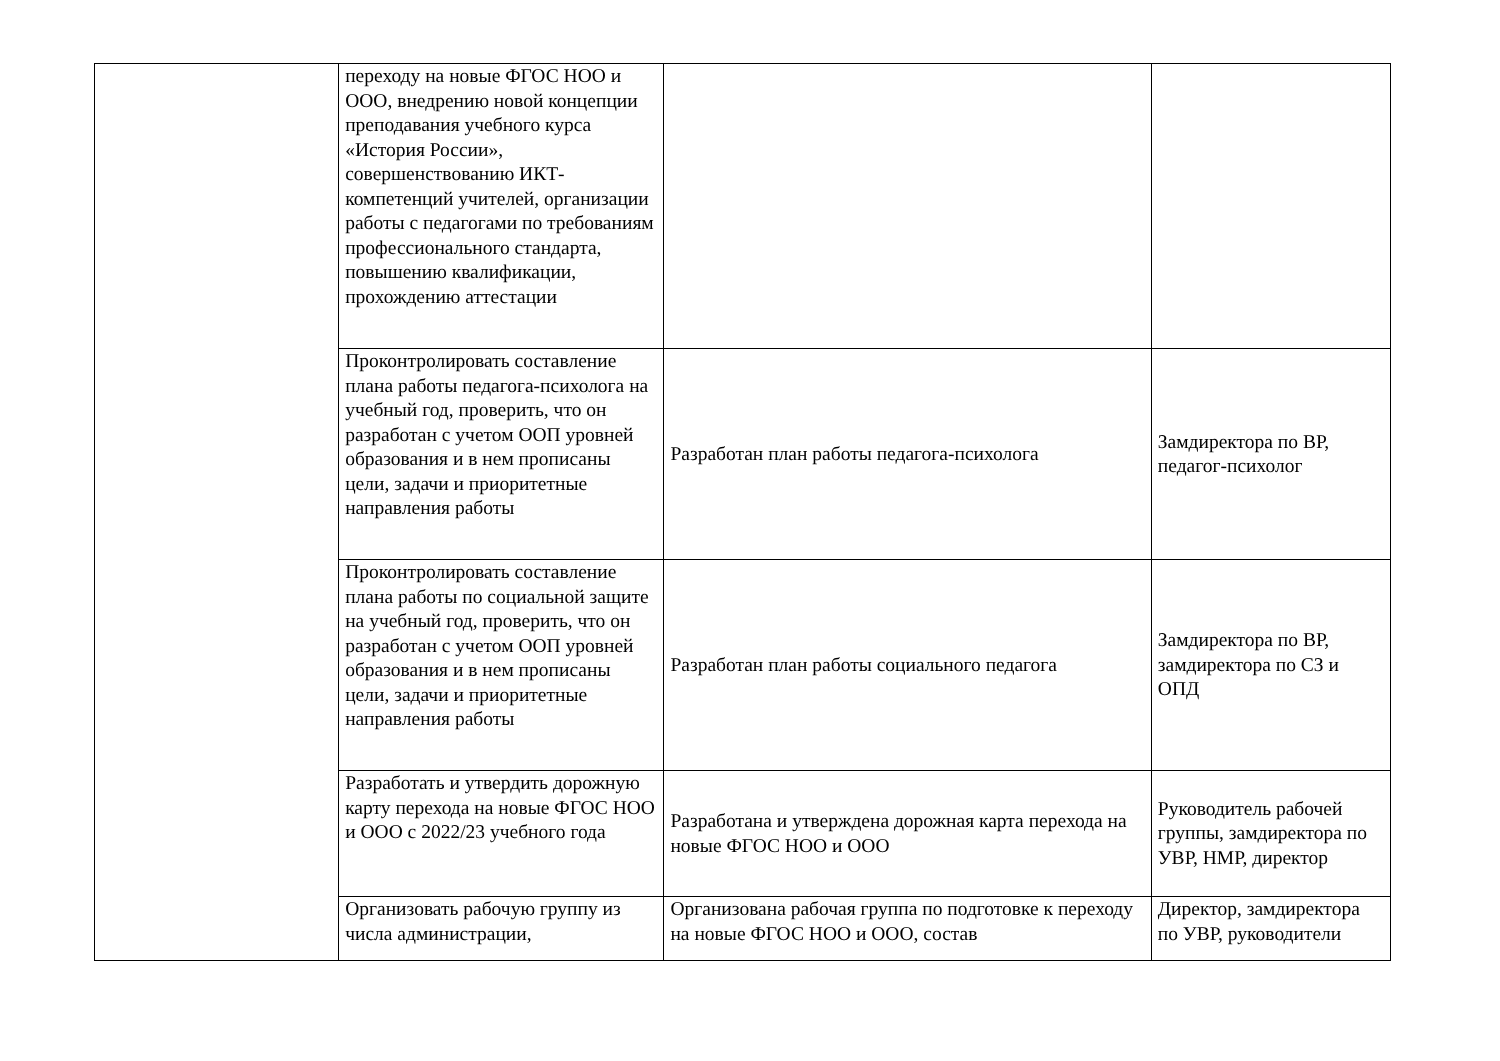| | переходу на новые ФГОС НОО и ООО, внедрению новой концепции преподавания учебного курса «История России», совершенствованию ИКТ-компетенций учителей, организации работы с педагогами по требованиям профессионального стандарта, повышению квалификации, прохождению аттестации | | |
| | Проконтролировать составление плана работы педагога-психолога на учебный год, проверить, что он разработан с учетом ООП уровней образования и в нем прописаны цели, задачи и приоритетные направления работы | Разработан план работы педагога-психолога | Замдиректора по ВР, педагог-психолог |
| | Проконтролировать составление плана работы по социальной защите на учебный год, проверить, что он разработан с учетом ООП уровней образования и в нем прописаны цели, задачи и приоритетные направления работы | Разработан план работы социального педагога | Замдиректора по ВР, замдиректора по СЗ и ОПД |
| | Разработать и утвердить дорожную карту перехода на новые ФГОС НОО и ООО с 2022/23 учебного года | Разработана и утверждена дорожная карта перехода на новые ФГОС НОО и ООО | Руководитель рабочей группы, замдиректора по УВР, НМР, директор |
| | Организовать рабочую группу из числа администрации, | Организована рабочая группа по подготовке к переходу на новые ФГОС НОО и ООО, состав | Директор, замдиректора по УВР, руководители |